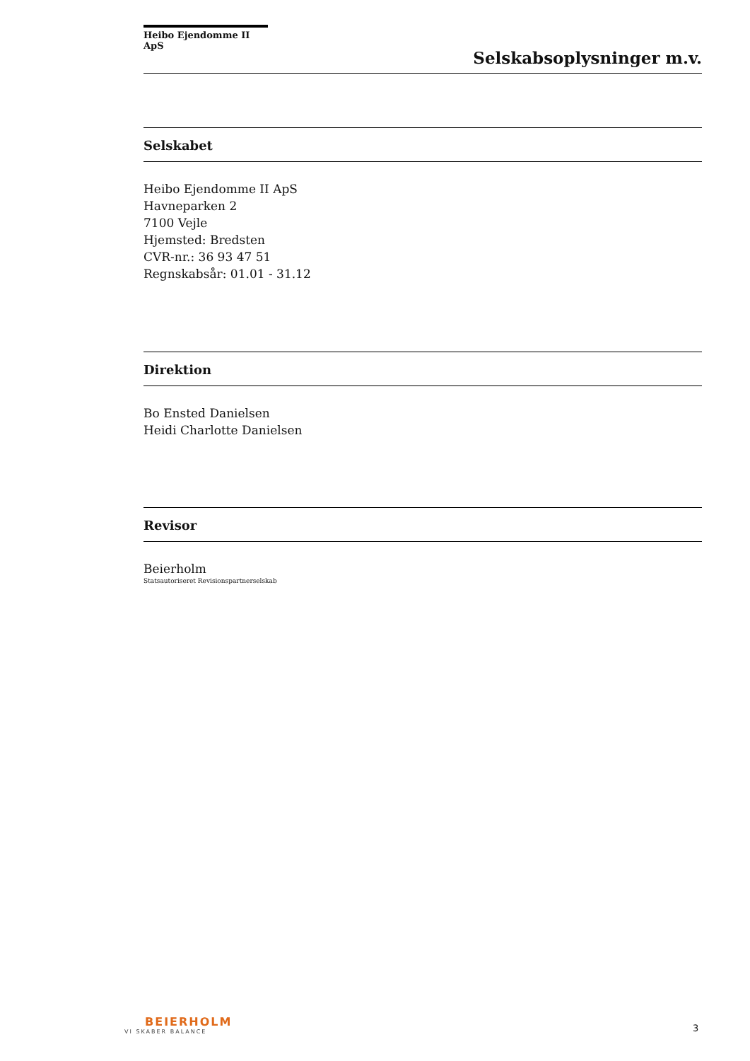Heibo Ejendomme II ApS
Selskabsoplysninger m.v.
Selskabet
Heibo Ejendomme II ApS
Havneparken 2
7100 Vejle
Hjemsted: Bredsten
CVR-nr.: 36 93 47 51
Regnskabsår: 01.01 - 31.12
Direktion
Bo Ensted Danielsen
Heidi Charlotte Danielsen
Revisor
Beierholm
Statsautoriseret Revisionspartnerselskab
BEIERHOLM
VI SKABER BALANCE
3